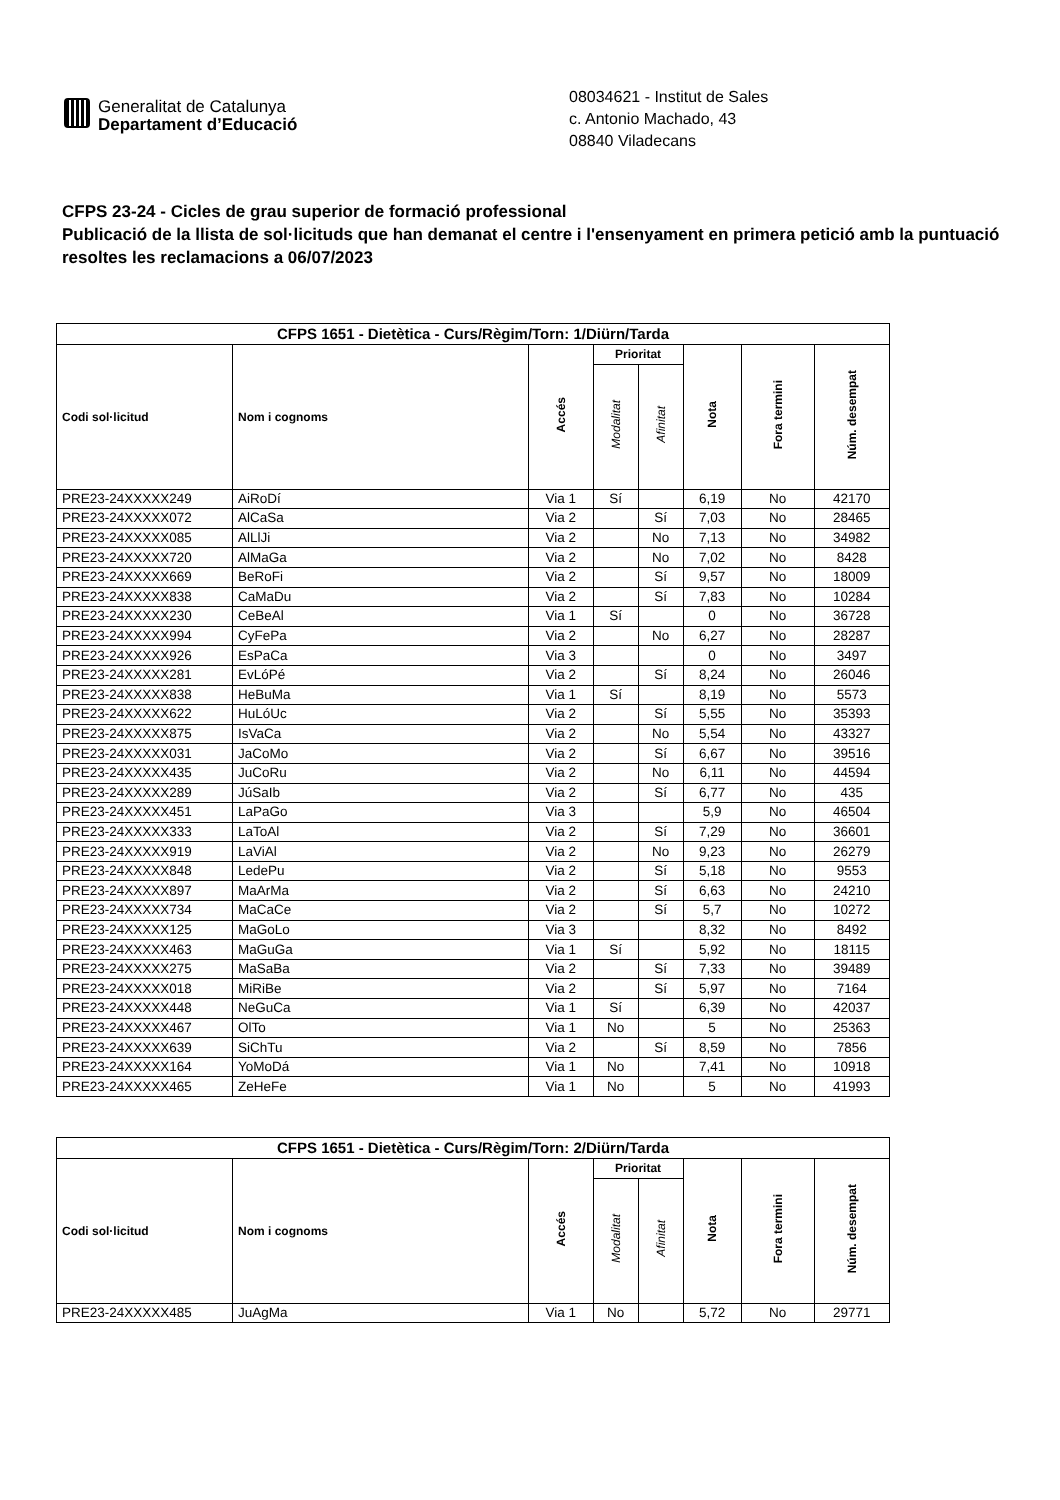Generalitat de Catalunya
Departament d’Educació
08034621 - Institut de Sales
c. Antonio Machado, 43
08840 Viladecans
CFPS 23-24 - Cicles de grau superior de formació professional
Publicació de la llista de sol·licituds que han demanat el centre i l'ensenyament en primera petició amb la puntuació resoltes les reclamacions a 06/07/2023
| CFPS 1651 - Dietètica - Curs/Règim/Torn: 1/Diürn/Tarda | | | | | | | |
| --- | --- | --- | --- | --- | --- | --- | --- |
| Codi sol·licitud | Nom i cognoms | Accés | Prioritat | | Nota | Fora termini | Núm. desempat |
| | | | Modalitat | Afinitat | | | |
| PRE23-24XXXXX249 | AiRoDí | Via 1 | Sí | | 6,19 | No | 42170 |
| PRE23-24XXXXX072 | AlCaSa | Via 2 | | Sí | 7,03 | No | 28465 |
| PRE23-24XXXXX085 | AlLlJi | Via 2 | | No | 7,13 | No | 34982 |
| PRE23-24XXXXX720 | AlMaGa | Via 2 | | No | 7,02 | No | 8428 |
| PRE23-24XXXXX669 | BeRoFi | Via 2 | | Sí | 9,57 | No | 18009 |
| PRE23-24XXXXX838 | CaMaDu | Via 2 | | Sí | 7,83 | No | 10284 |
| PRE23-24XXXXX230 | CeBeAl | Via 1 | Sí | | 0 | No | 36728 |
| PRE23-24XXXXX994 | CyFePa | Via 2 | | No | 6,27 | No | 28287 |
| PRE23-24XXXXX926 | EsPaCa | Via 3 | | | 0 | No | 3497 |
| PRE23-24XXXXX281 | EvLóPé | Via 2 | | Sí | 8,24 | No | 26046 |
| PRE23-24XXXXX838 | HeBuMa | Via 1 | Sí | | 8,19 | No | 5573 |
| PRE23-24XXXXX622 | HuLóUc | Via 2 | | Sí | 5,55 | No | 35393 |
| PRE23-24XXXXX875 | IsVaCa | Via 2 | | No | 5,54 | No | 43327 |
| PRE23-24XXXXX031 | JaCoMo | Via 2 | | Sí | 6,67 | No | 39516 |
| PRE23-24XXXXX435 | JuCoRu | Via 2 | | No | 6,11 | No | 44594 |
| PRE23-24XXXXX289 | JúSaIb | Via 2 | | Sí | 6,77 | No | 435 |
| PRE23-24XXXXX451 | LaPaGo | Via 3 | | | 5,9 | No | 46504 |
| PRE23-24XXXXX333 | LaToAl | Via 2 | | Sí | 7,29 | No | 36601 |
| PRE23-24XXXXX919 | LaViAl | Via 2 | | No | 9,23 | No | 26279 |
| PRE23-24XXXXX848 | LedePu | Via 2 | | Sí | 5,18 | No | 9553 |
| PRE23-24XXXXX897 | MaArMa | Via 2 | | Sí | 6,63 | No | 24210 |
| PRE23-24XXXXX734 | MaCaCe | Via 2 | | Sí | 5,7 | No | 10272 |
| PRE23-24XXXXX125 | MaGoLo | Via 3 | | | 8,32 | No | 8492 |
| PRE23-24XXXXX463 | MaGuGa | Via 1 | Sí | | 5,92 | No | 18115 |
| PRE23-24XXXXX275 | MaSaBa | Via 2 | | Sí | 7,33 | No | 39489 |
| PRE23-24XXXXX018 | MiRiBe | Via 2 | | Sí | 5,97 | No | 7164 |
| PRE23-24XXXXX448 | NeGuCa | Via 1 | Sí | | 6,39 | No | 42037 |
| PRE23-24XXXXX467 | OlTo | Via 1 | No | | 5 | No | 25363 |
| PRE23-24XXXXX639 | SiChTu | Via 2 | | Sí | 8,59 | No | 7856 |
| PRE23-24XXXXX164 | YoMoDá | Via 1 | No | | 7,41 | No | 10918 |
| PRE23-24XXXXX465 | ZeHeFe | Via 1 | No | | 5 | No | 41993 |
| CFPS 1651 - Dietètica - Curs/Règim/Torn: 2/Diürn/Tarda | | | | | | | |
| --- | --- | --- | --- | --- | --- | --- | --- |
| Codi sol·licitud | Nom i cognoms | Accés | Prioritat | | Nota | Fora termini | Núm. desempat |
| | | | Modalitat | Afinitat | | | |
| PRE23-24XXXXX485 | JuAgMa | Via 1 | No | | 5,72 | No | 29771 |